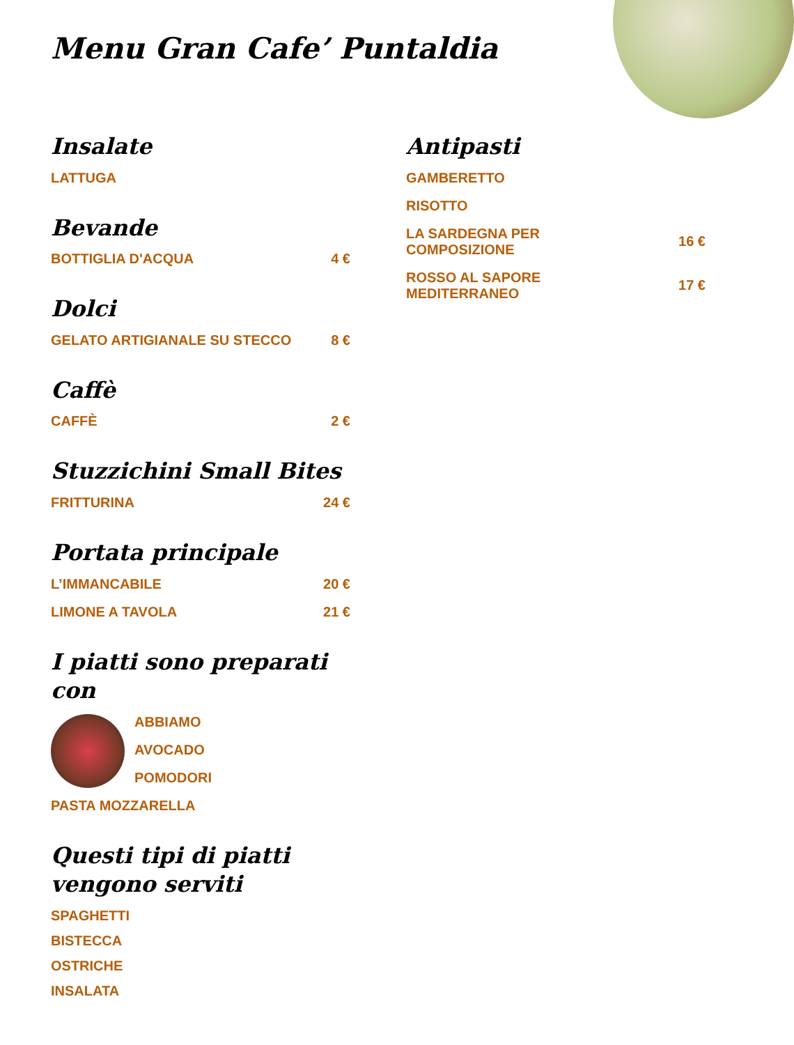Menu Gran Cafe’ Puntaldia
Insalate
LATTUGA
Bevande
BOTTIGLIA D'ACQUA 4 €
Dolci
GELATO ARTIGIANALE SU STECCO 8 €
Caffè
CAFFÈ 2 €
Stuzzichini Small Bites
FRITTURINA 24 €
Portata principale
L’IMMANCABILE 20 €
LIMONE A TAVOLA 21 €
I piatti sono preparati con
ABBIAMO
AVOCADO
POMODORI
PASTA MOZZARELLA
Questi tipi di piatti vengono serviti
SPAGHETTI
BISTECCA
OSTRICHE
INSALATA
Antipasti
GAMBERETTO
RISOTTO
LA SARDEGNA PER
COMPOSIZIONE 16 €
ROSSO AL SAPORE
MEDITERRANEO 17 €